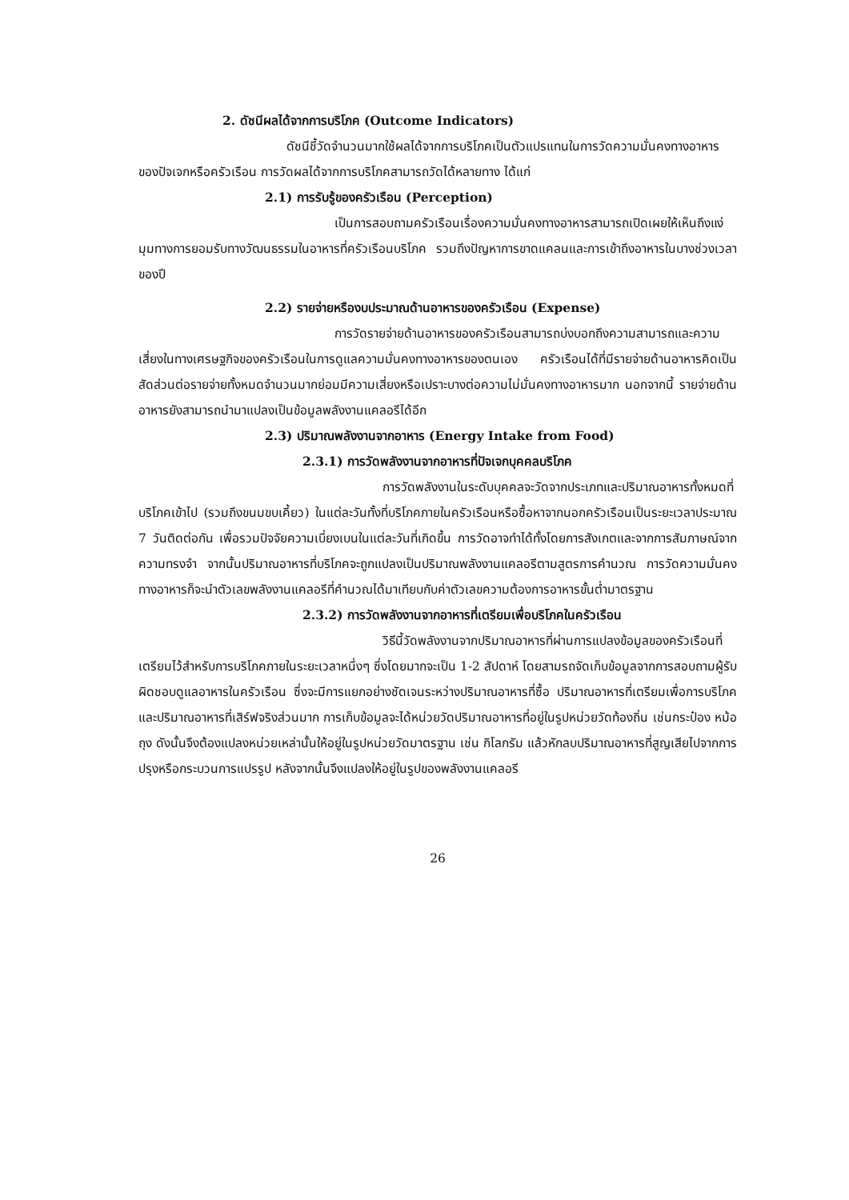2. ดัชนีผลได้จากการบริโภค (Outcome Indicators)
ดัชนีชี้วัดจำนวนมากใช้ผลได้จากการบริโภคเป็นตัวแปรแทนในการวัดความมั่นคงทางอาหารของปัจเจกหรือครัวเรือน การวัดผลได้จากการบริโภคสามารถวัดได้หลายทาง ได้แก่
2.1) การรับรู้ของครัวเรือน (Perception)
เป็นการสอบถามครัวเรือนเรื่องความมั่นคงทางอาหารสามารถเปิดเผยให้เห็นถึงแง่มุมทางการยอมรับทางวัฒนธรรมในอาหารที่ครัวเรือนบริโภค รวมถึงปัญหาการขาดแคลนและการเข้าถึงอาหารในบางช่วงเวลาของปี
2.2) รายจ่ายหรืองบประมาณด้านอาหารของครัวเรือน (Expense)
การวัดรายจ่ายด้านอาหารของครัวเรือนสามารถบ่งบอกถึงความสามารถและความเสี่ยงในทางเศรษฐกิจของครัวเรือนในการดูแลความมั่นคงทางอาหารของตนเอง ครัวเรือนได้ที่มีรายจ่ายด้านอาหารคิดเป็นสัดส่วนต่อรายจ่ายทั้งหมดจำนวนมากย่อมมีความเสี่ยงหรือเปราะบางต่อความไม่มั่นคงทางอาหารมาก นอกจากนี้ รายจ่ายด้านอาหารยังสามารถนำมาแปลงเป็นข้อมูลพลังงานแคลอรีได้อีก
2.3) ปริมาณพลังงานจากอาหาร (Energy Intake from Food)
2.3.1) การวัดพลังงานจากอาหารที่ปัจเจกบุคคลบริโภค
การวัดพลังงานในระดับบุคคลจะวัดจากประเภทและปริมาณอาหารทั้งหมดที่บริโภคเข้าไป (รวมถึงขนมขบเคี้ยว) ในแต่ละวันทั้งที่บริโภคภายในครัวเรือนหรือซื้อหาจากนอกครัวเรือนเป็นระยะเวลาประมาณ 7 วันติดต่อกัน เพื่อรวมปัจจัยความเบี่ยงเบนในแต่ละวันที่เกิดขึ้น การวัดอาจทำได้ทั้งโดยการสังเกตและจากการสัมภาษณ์จากความทรงจำ จากนั้นปริมาณอาหารที่บริโภคจะถูกแปลงเป็นปริมาณพลังงานแคลอรีตามสูตรการคำนวณ การวัดความมั่นคงทางอาหารก็จะนำตัวเลขพลังงานแคลอรีที่คำนวณได้มาเทียบกับค่าตัวเลขความต้องการอาหารขั้นต่ำมาตรฐาน
2.3.2) การวัดพลังงานจากอาหารที่เตรียมเพื่อบริโภคในครัวเรือน
วิธีนี้วัดพลังงานจากปริมาณอาหารที่ผ่านการแปลงข้อมูลของครัวเรือนที่เตรียมไว้สำหรับการบริโภคภายในระยะเวลาหนึ่งๆ ซึ่งโดยมากจะเป็น 1-2 สัปดาห์ โดยสามรถจัดเก็บข้อมูลจากการสอบถามผู้รับผิดชอบดูแลอาหารในครัวเรือน ซึ่งจะมีการแยกอย่างชัดเจนระหว่างปริมาณอาหารที่ซื้อ ปริมาณอาหารที่เตรียมเพื่อการบริโภค และปริมาณอาหารที่เสิร์ฟจริงส่วนมาก การเก็บข้อมูลจะได้หน่วยวัดปริมาณอาหารที่อยู่ในรูปหน่วยวัดท้องถิ่น เช่นกระป๋อง หม้อ ถุง ดังนั้นจึงต้องแปลงหน่วยเหล่านั้นให้อยู่ในรูปหน่วยวัดมาตรฐาน เช่น กิโลกรัม แล้วหักลบปริมาณอาหารที่สูญเสียไปจากการปรุงหรือกระบวนการแปรรูป หลังจากนั้นจึงแปลงให้อยู่ในรูปของพลังงานแคลอรี
26